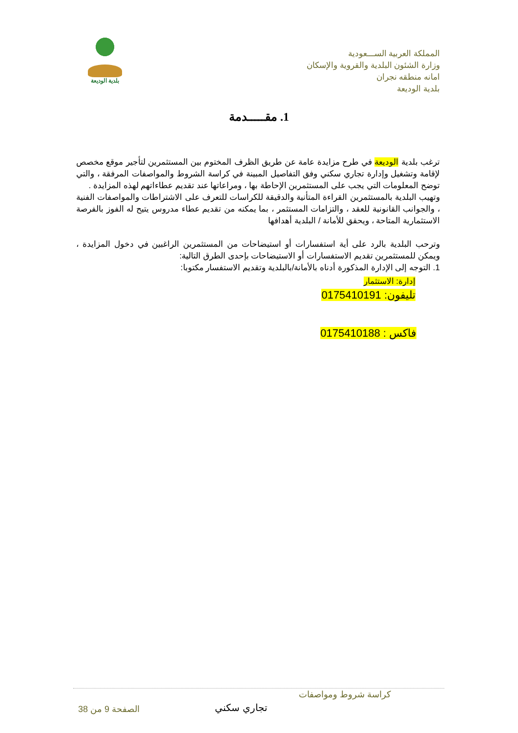المملكة العربية الســـعودية
وزارة الشئون البلدية والقروية والإسكان
امانه منطقه نجران
بلدية الوديعة
بلدية الوديعة
1. مقـــــدمة
ترغب بلدية الوديعة في طرح مزايدة عامة عن طريق الظرف المختوم بين المستثمرين لتأجير موقع مخصص لإقامة وتشغيل وإدارة تجاري سكني وفق التفاصيل المبينة في كراسة الشروط والمواصفات المرفقة ، والتي توضح المعلومات التي يجب على المستثمرين الإحاطة بها ، ومراعاتها عند تقديم عطاءاتهم لهذه المزايدة .
وتهيب البلدية بالمستثمرين القراءة المتأنية والدقيقة للكراسات للتعرف على الاشتراطات والمواصفات الفنية ، والجوانب القانونية للعقد ، والتزامات المستثمر ، بما يمكنه من تقديم عطاء مدروس يتيح له الفوز بالفرصة الاستثمارية المتاحة ، ويحقق للأمانة / البلدية أهدافها
وترحب البلدية بالرد على أية استفسارات أو استيضاحات من المستثمرين الراغبين في دخول المزايدة ، ويمكن للمستثمرين تقديم الاستفسارات أو الاستيضاحات بإحدى الطرق التالية:
1. التوجه إلى الإدارة المذكورة أدناه بالأمانة/بالبلدية وتقديم الاستفسار مكتوبا:
إدارة: الاستثمار
تليفون: 0175410191
فاكس : 0175410188
كراسة شروط ومواصفات
تجاري سكني
الصفحة 9 من 38